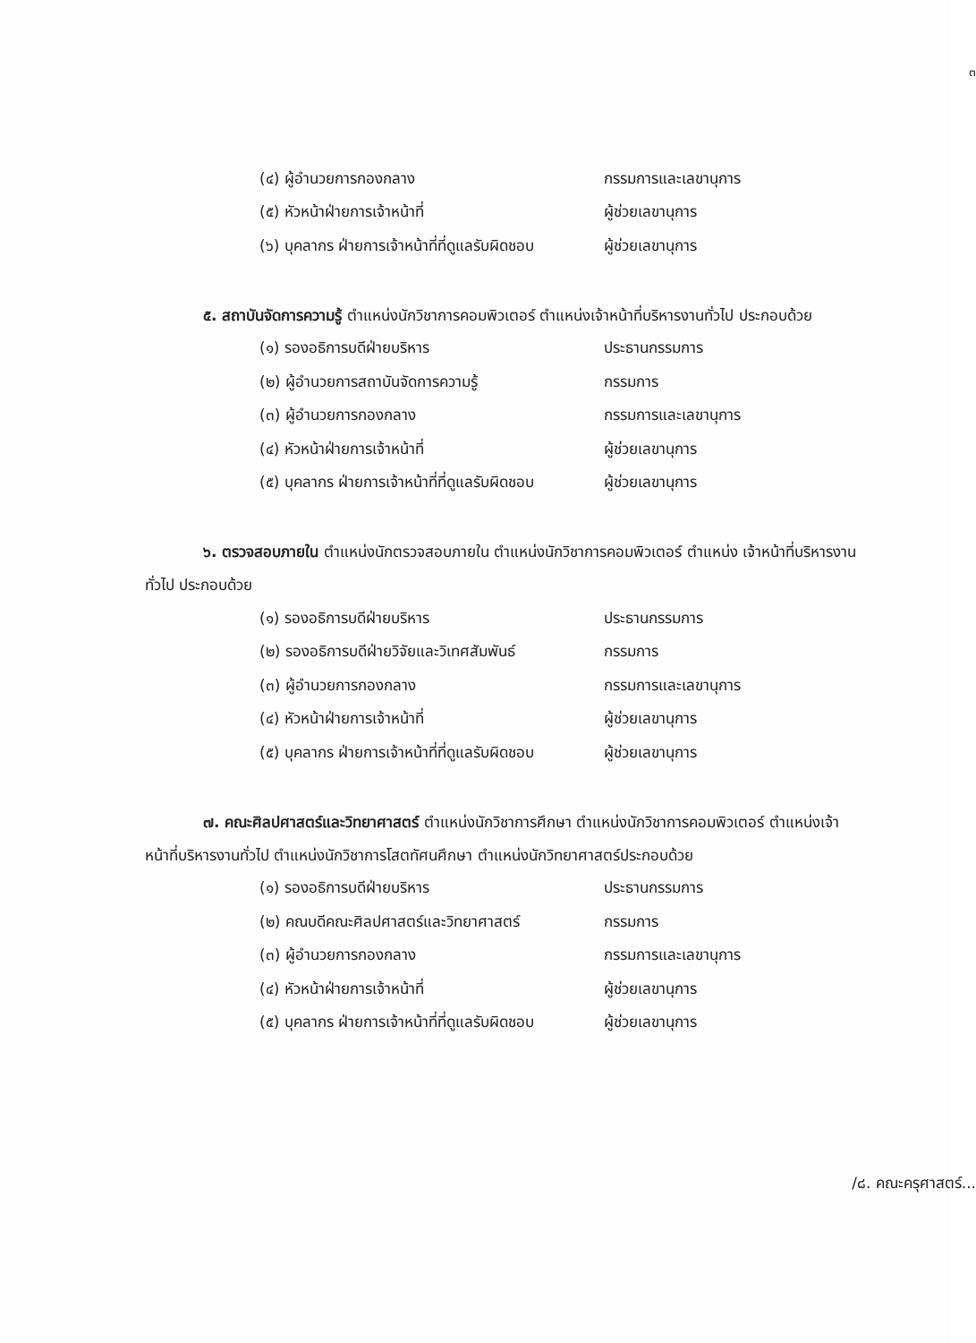๓
(๔) ผู้อำนวยการกองกลาง กรรมการและเลขานุการ
(๕) หัวหน้าฝ่ายการเจ้าหน้าที่ ผู้ช่วยเลขานุการ
(๖) บุคลากร ฝ่ายการเจ้าหน้าที่ที่ดูแลรับผิดชอบ ผู้ช่วยเลขานุการ
๕. สถาบันจัดการความรู้ ตำแหน่งนักวิชาการคอมพิวเตอร์ ตำแหน่งเจ้าหน้าที่บริหารงานทั่วไป ประกอบด้วย
(๑) รองอธิการบดีฝ่ายบริหาร ประธานกรรมการ
(๒) ผู้อำนวยการสถาบันจัดการความรู้ กรรมการ
(๓) ผู้อำนวยการกองกลาง กรรมการและเลขานุการ
(๔) หัวหน้าฝ่ายการเจ้าหน้าที่ ผู้ช่วยเลขานุการ
(๕) บุคลากร ฝ่ายการเจ้าหน้าที่ที่ดูแลรับผิดชอบ ผู้ช่วยเลขานุการ
๖. ตรวจสอบภายใน ตำแหน่งนักตรวจสอบภายใน ตำแหน่งนักวิชาการคอมพิวเตอร์ ตำแหน่ง เจ้าหน้าที่บริหารงานทั่วไป ประกอบด้วย
(๑) รองอธิการบดีฝ่ายบริหาร ประธานกรรมการ
(๒) รองอธิการบดีฝ่ายวิจัยและวิเทศสัมพันธ์ กรรมการ
(๓) ผู้อำนวยการกองกลาง กรรมการและเลขานุการ
(๔) หัวหน้าฝ่ายการเจ้าหน้าที่ ผู้ช่วยเลขานุการ
(๕) บุคลากร ฝ่ายการเจ้าหน้าที่ที่ดูแลรับผิดชอบ ผู้ช่วยเลขานุการ
๗. คณะศิลปศาสตร์และวิทยาศาสตร์ ตำแหน่งนักวิชาการศึกษา ตำแหน่งนักวิชาการคอมพิวเตอร์ ตำแหน่งเจ้าหน้าที่บริหารงานทั่วไป ตำแหน่งนักวิชาการโสตทัศนศึกษา ตำแหน่งนักวิทยาศาสตร์ประกอบด้วย
(๑) รองอธิการบดีฝ่ายบริหาร ประธานกรรมการ
(๒) คณบดีคณะศิลปศาสตร์และวิทยาศาสตร์ กรรมการ
(๓) ผู้อำนวยการกองกลาง กรรมการและเลขานุการ
(๔) หัวหน้าฝ่ายการเจ้าหน้าที่ ผู้ช่วยเลขานุการ
(๕) บุคลากร ฝ่ายการเจ้าหน้าที่ที่ดูแลรับผิดชอบ ผู้ช่วยเลขานุการ
/๘. คณะครุศาสตร์...